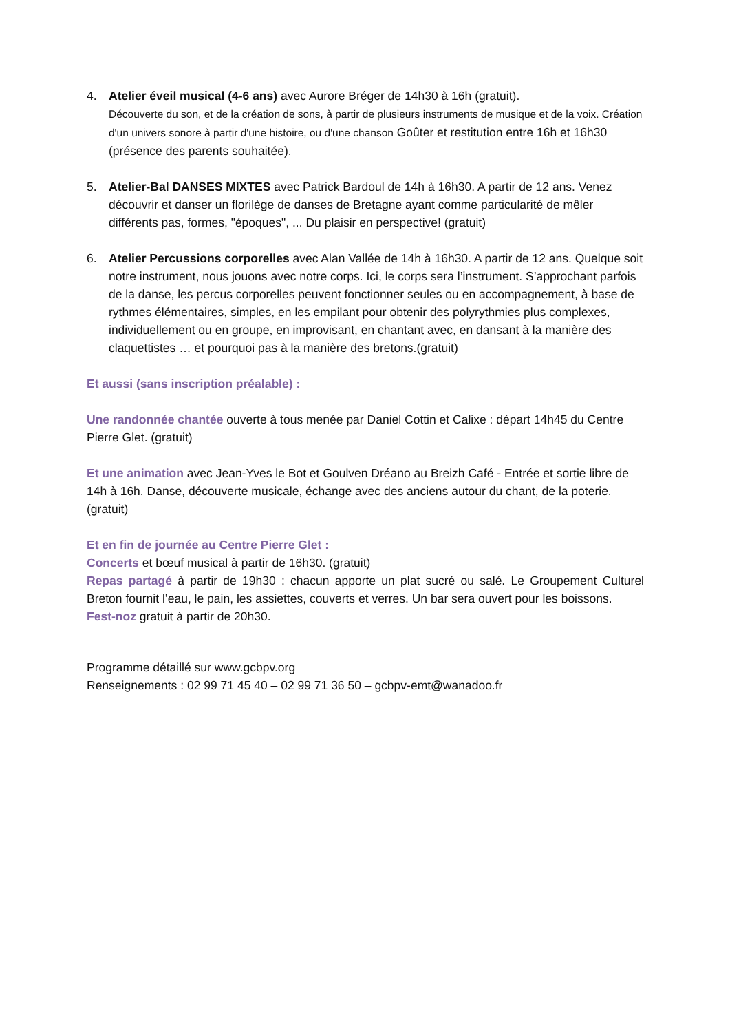4. Atelier éveil musical (4-6 ans) avec Aurore Bréger de 14h30 à 16h (gratuit).
Découverte du son, et de la création de sons, à partir de plusieurs instruments de musique et de la voix. Création d'un univers sonore à partir d'une histoire, ou d'une chanson Goûter et restitution entre 16h et 16h30 (présence des parents souhaitée).
5. Atelier-Bal DANSES MIXTES avec Patrick Bardoul de 14h à 16h30. A partir de 12 ans. Venez découvrir et danser un florilège de danses de Bretagne ayant comme particularité de mêler différents pas, formes, "époques", ... Du plaisir en perspective! (gratuit)
6. Atelier Percussions corporelles avec Alan Vallée de 14h à 16h30. A partir de 12 ans. Quelque soit notre instrument, nous jouons avec notre corps. Ici, le corps sera l’instrument. S’approchant parfois de la danse, les percus corporelles peuvent fonctionner seules ou en accompagnement, à base de rythmes élémentaires, simples, en les empilant pour obtenir des polyrythmies plus complexes, individuellement ou en groupe, en improvisant, en chantant avec, en dansant à la manière des claquettistes … et pourquoi pas à la manière des bretons.(gratuit)
Et aussi (sans inscription préalable) :
Une randonnée chantée ouverte à tous menée par Daniel Cottin et Calixe : départ 14h45 du Centre Pierre Glet. (gratuit)
Et une animation avec Jean-Yves le Bot et Goulven Dréano au Breizh Café - Entrée et sortie libre de 14h à 16h. Danse, découverte musicale, échange avec des anciens autour du chant, de la poterie. (gratuit)
Et en fin de journée au Centre Pierre Glet :
Concerts et bœuf musical à partir de 16h30. (gratuit)
Repas partagé à partir de 19h30 : chacun apporte un plat sucré ou salé. Le Groupement Culturel Breton fournit l’eau, le pain, les assiettes, couverts et verres. Un bar sera ouvert pour les boissons.
Fest-noz gratuit à partir de 20h30.
Programme détaillé sur www.gcbpv.org
Renseignements : 02 99 71 45 40 – 02 99 71 36 50 – gcbpv-emt@wanadoo.fr